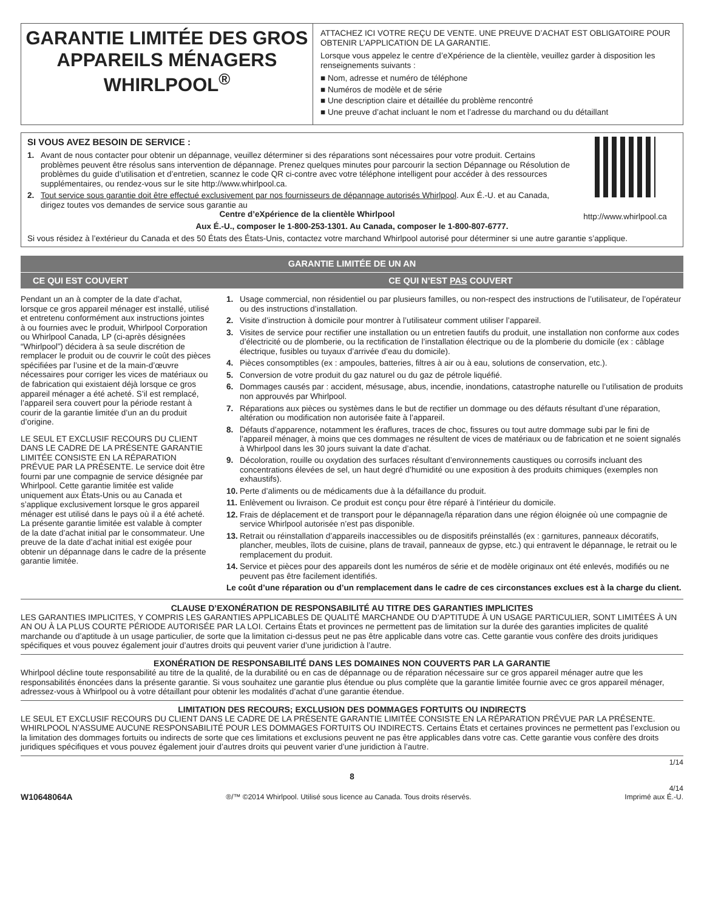GARANTIE LIMITÉE DES GROS APPAREILS MÉNAGERS WHIRLPOOL<sup>®</sup>
ATTACHEZ ICI VOTRE REÇU DE VENTE. UNE PREUVE D’ACHAT EST OBLIGATOIRE POUR OBTENIR L’APPLICATION DE LA GARANTIE.
Lorsque vous appelez le centre d’eXpérience de la clientèle, veuillez garder à disposition les renseignements suivants :
■ Nom, adresse et numéro de téléphone
■ Numéros de modèle et de série
■ Une description claire et détaillée du problème rencontré
■ Une preuve d’achat incluant le nom et l’adresse du marchand ou du détaillant
http://www.whirlpool.ca
SI VOUS AVEZ BESOIN DE SERVICE :
1. Avant de nous contacter pour obtenir un dépannage, veuillez déterminer si des réparations sont nécessaires pour votre produit. Certains problèmes peuvent être résolus sans intervention de dépannage. Prenez quelques minutes pour parcourir la section Dépannage ou Résolution de problèmes du guide d’utilisation et d’entretien, scannez le code QR ci-contre avec votre téléphone intelligent pour accéder à des ressources supplémentaires, ou rendez-vous sur le site http://www.whirlpool.ca.
2. Tout service sous garantie doit être effectué exclusivement par nos fournisseurs de dépannage autorisés Whirlpool. Aux É.-U. et au Canada, dirigez toutes vos demandes de service sous garantie au
Centre d’eXpérience de la clientèle Whirlpool
Aux É.-U., composer le 1-800-253-1301. Au Canada, composer le 1-800-807-6777.
Si vous résidez à l’extérieur du Canada et des 50 États des États-Unis, contactez votre marchand Whirlpool autorisé pour déterminer si une autre garantie s’applique.
| GARANTIE LIMITÉE DE UN AN | |
| --- | --- |
| CE QUI EST COUVERT | CE QUI N’EST PAS COUVERT |
| Pendant un an à compter de la date d’achat, lorsque ce gros appareil ménager est installé, utilisé et entretenu conformément aux instructions jointes à ou fournies avec le produit, Whirlpool Corporation ou Whirlpool Canada, LP (ci-après désignées “Whirlpool”) décidera à sa seule discrétion de remplacer le produit ou de couvrir le coût des pièces spécifiées par l’usine et de la main-d’œuvre nécessaires pour corriger les vices de matériaux ou de fabrication qui existaient déjà lorsque ce gros appareil ménager a été acheté. S’il est remplacé, l’appareil sera couvert pour la période restant à courir de la garantie limitée d’un an du produit d’origine. LE SEUL ET EXCLUSIF RECOURS DU CLIENT DANS LE CADRE DE LA PRÉSENTE GARANTIE LIMITÉE CONSISTE EN LA RÉPARATION PRÉVUE PAR LA PRÉSENTE. Le service doit être fourni par une compagnie de service désignée par Whirlpool. Cette garantie limitée est valide uniquement aux États-Unis ou au Canada et s’applique exclusivement lorsque le gros appareil ménager est utilisé dans le pays où il a été acheté. La présente garantie limitée est valable à compter de la date d’achat initial par le consommateur. Une preuve de la date d’achat initial est exigée pour obtenir un dépannage dans le cadre de la présente garantie limitée. | 1. Usage commercial, non résidentiel ou par plusieurs familles, ou non-respect des instructions de l’utilisateur, de l’opérateur ou des instructions d’installation. 2. Visite d’instruction à domicile pour montrer à l’utilisateur comment utiliser l’appareil. 3. Visites de service pour rectifier une installation ou un entretien fautifs du produit, une installation non conforme aux codes d’électricité ou de plomberie, ou la rectification de l’installation électrique ou de la plomberie du domicile (ex : câblage électrique, fusibles ou tuyaux d’arrivée d’eau du domicile). 4. Pièces consomptibles (ex : ampoules, batteries, filtres à air ou à eau, solutions de conservation, etc.). 5. Conversion de votre produit du gaz naturel ou du gaz de pétrole liquéfié. 6. Dommages causés par : accident, mésusage, abus, incendie, inondations, catastrophe naturelle ou l’utilisation de produits non approuvés par Whirlpool. 7. Réparations aux pièces ou systèmes dans le but de rectifier un dommage ou des défauts résultant d’une réparation, altération ou modification non autorisée faite à l’appareil. 8. Défauts d’apparence, notamment les éraflures, traces de choc, fissures ou tout autre dommage subi par le fini de l’appareil ménager, à moins que ces dommages ne résultent de vices de matériaux ou de fabrication et ne soient signalés à Whirlpool dans les 30 jours suivant la date d’achat. 9. Décoloration, rouille ou oxydation des surfaces résultant d’environnements caustiques ou corrosifs incluant des concentrations élevées de sel, un haut degré d’humidité ou une exposition à des produits chimiques (exemples non exhaustifs). 10. Perte d’aliments ou de médicaments due à la défaillance du produit. 11. Enlèvement ou livraison. Ce produit est conçu pour être réparé à l’intérieur du domicile. 12. Frais de déplacement et de transport pour le dépannage/la réparation dans une région éloignée où une compagnie de service Whirlpool autorisée n’est pas disponible. 13. Retrait ou réinstallation d’appareils inaccessibles ou de dispositifs préinstallés (ex : garnitures, panneaux décoratifs, plancher, meubles, îlots de cuisine, plans de travail, panneaux de gypse, etc.) qui entravent le dépannage, le retrait ou le remplacement du produit. 14. Service et pièces pour des appareils dont les numéros de série et de modèle originaux ont été enlevés, modifiés ou ne peuvent pas être facilement identifiés. Le coût d’une réparation ou d’un remplacement dans le cadre de ces circonstances exclues est à la charge du client. |
CLAUSE D’EXONÉRATION DE RESPONSABILITÉ AU TITRE DES GARANTIES IMPLICITES
LES GARANTIES IMPLICITES, Y COMPRIS LES GARANTIES APPLICABLES DE QUALITÉ MARCHANDE OU D’APTITUDE À UN USAGE PARTICULIER, SONT LIMITÉES À UN AN OU À LA PLUS COURTE PÉRIODE AUTORISÉE PAR LA LOI. Certains États et provinces ne permettent pas de limitation sur la durée des garanties implicites de qualité marchande ou d’aptitude à un usage particulier, de sorte que la limitation ci-dessus peut ne pas être applicable dans votre cas. Cette garantie vous confère des droits juridiques spécifiques et vous pouvez également jouir d’autres droits qui peuvent varier d’une juridiction à l’autre.
EXONÉRATION DE RESPONSABILITÉ DANS LES DOMAINES NON COUVERTS PAR LA GARANTIE
Whirlpool décline toute responsabilité au titre de la qualité, de la durabilité ou en cas de dépannage ou de réparation nécessaire sur ce gros appareil ménager autre que les responsabilités énoncées dans la présente garantie. Si vous souhaitez une garantie plus étendue ou plus complète que la garantie limitée fournie avec ce gros appareil ménager, adressez-vous à Whirlpool ou à votre détaillant pour obtenir les modalités d’achat d’une garantie étendue.
LIMITATION DES RECOURS; EXCLUSION DES DOMMAGES FORTUITS OU INDIRECTS
LE SEUL ET EXCLUSIF RECOURS DU CLIENT DANS LE CADRE DE LA PRÉSENTE GARANTIE LIMITÉE CONSISTE EN LA RÉPARATION PRÉVUE PAR LA PRÉSENTE. WHIRLPOOL N’ASSUME AUCUNE RESPONSABILITÉ POUR LES DOMMAGES FORTUITS OU INDIRECTS. Certains États et certaines provinces ne permettent pas l’exclusion ou la limitation des dommages fortuits ou indirects de sorte que ces limitations et exclusions peuvent ne pas être applicables dans votre cas. Cette garantie vous confère des droits juridiques spécifiques et vous pouvez également jouir d’autres droits qui peuvent varier d’une juridiction à l’autre.
1/14
8
W10648064A ®/™ ©2014 Whirlpool. Utilisé sous licence au Canada. Tous droits réservés. 4/14
Imprimé aux É.-U.